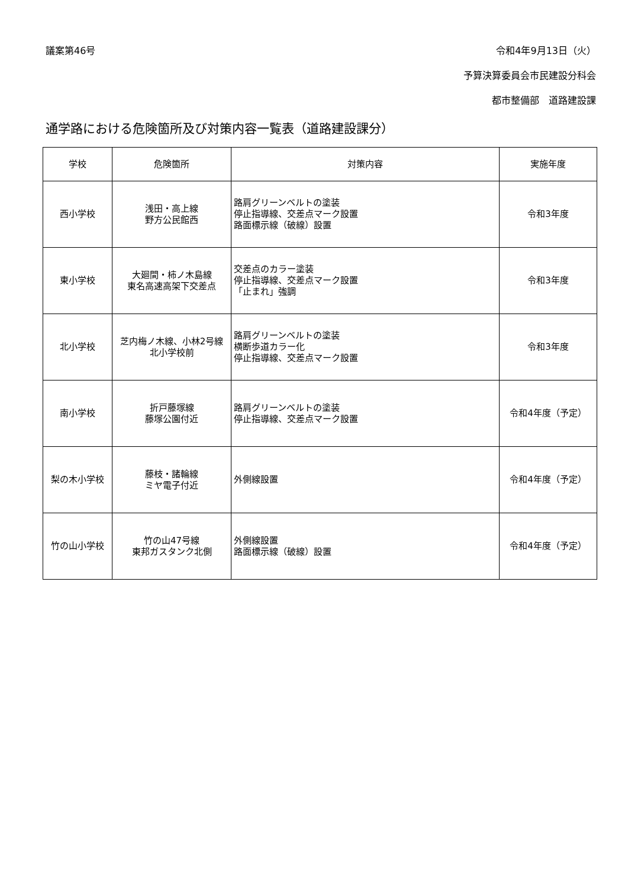議案第46号 令和4年9月13日（火）
予算決算委員会市民建設分科会
都市整備部　道路建設課
通学路における危険箇所及び対策内容一覧表（道路建設課分）
| 学校 | 危険箇所 | 対策内容 | 実施年度 |
| --- | --- | --- | --- |
| 西小学校 | 浅田・高上線 野方公民館西 | 路肩グリーンベルトの塗装 停止指導線、交差点マーク設置 路面標示線（破線）設置 | 令和3年度 |
| 東小学校 | 大廻間・柿ノ木島線 東名高速高架下交差点 | 交差点のカラー塗装 停止指導線、交差点マーク設置 「止まれ」強調 | 令和3年度 |
| 北小学校 | 芝内梅ノ木線、小林2号線 北小学校前 | 路肩グリーンベルトの塗装 横断歩道カラー化 停止指導線、交差点マーク設置 | 令和3年度 |
| 南小学校 | 折戸藤塚線 藤塚公園付近 | 路肩グリーンベルトの塗装 停止指導線、交差点マーク設置 | 令和4年度（予定） |
| 梨の木小学校 | 藤枝・諸輪線 ミヤ電子付近 | 外側線設置 | 令和4年度（予定） |
| 竹の山小学校 | 竹の山47号線 東邦ガスタンク北側 | 外側線設置 路面標示線（破線）設置 | 令和4年度（予定） |